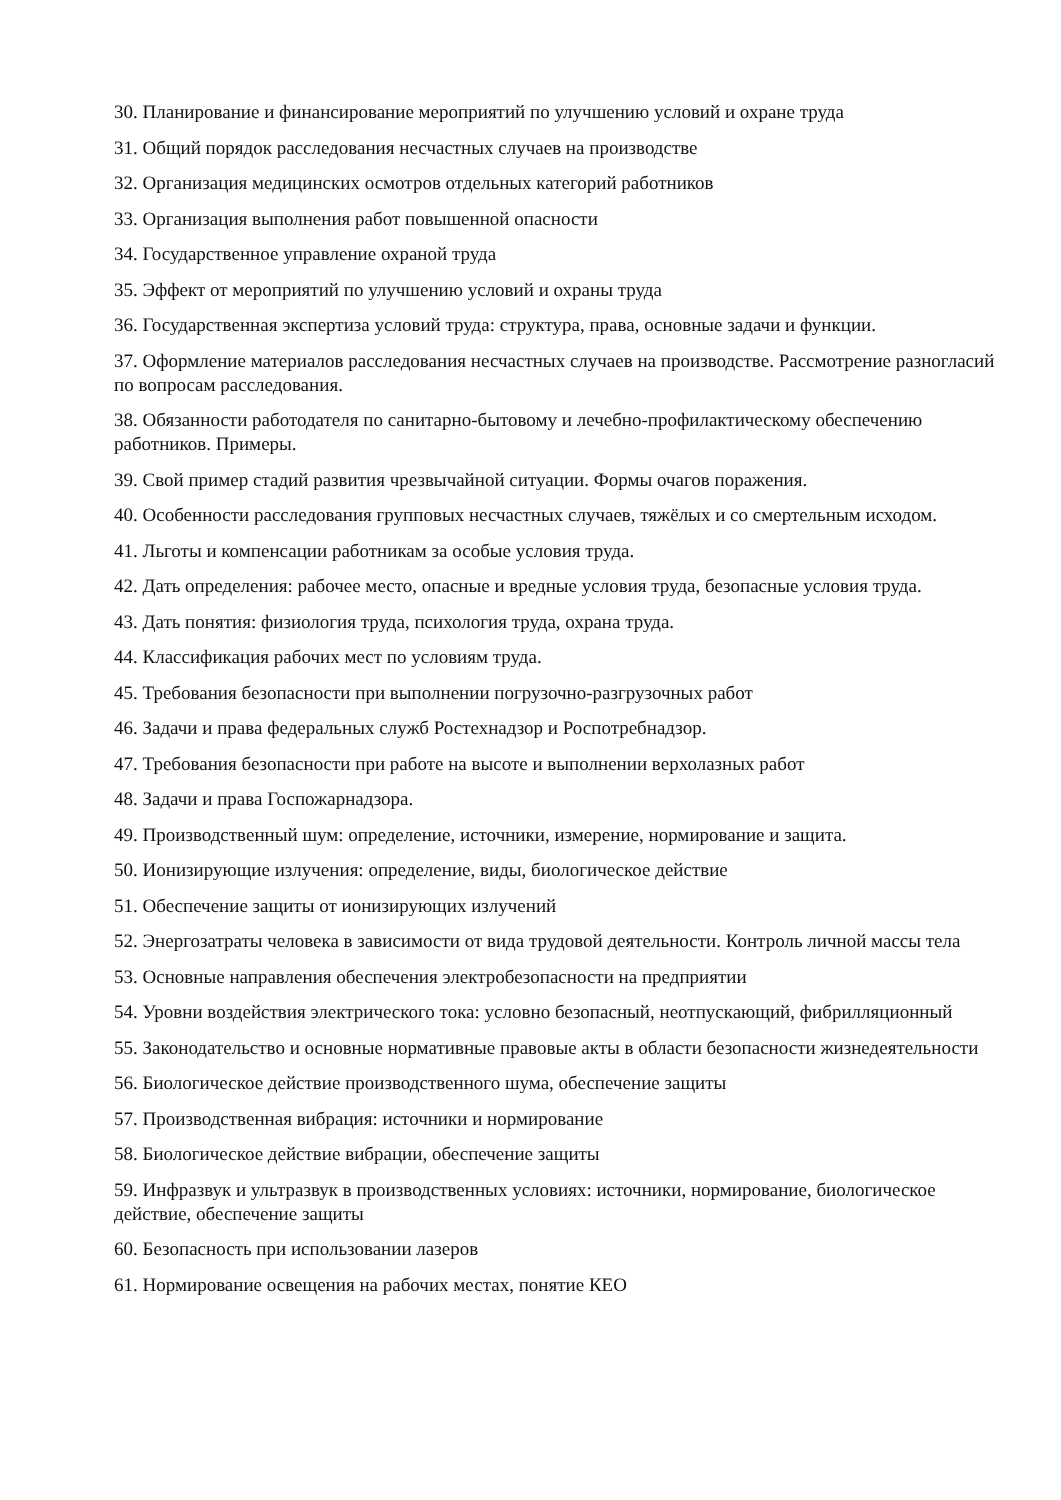30. Планирование и финансирование мероприятий по улучшению условий и охране труда
31. Общий порядок расследования несчастных случаев на производстве
32. Организация медицинских осмотров отдельных категорий работников
33. Организация выполнения работ повышенной опасности
34. Государственное управление охраной труда
35. Эффект от мероприятий по улучшению условий и охраны труда
36. Государственная экспертиза условий труда: структура, права, основные задачи и функции.
37. Оформление материалов расследования несчастных случаев на производстве. Рассмотрение разногласий по вопросам расследования.
38. Обязанности работодателя по санитарно-бытовому и лечебно-профилактическому обеспечению работников. Примеры.
39. Свой пример стадий развития чрезвычайной ситуации. Формы очагов поражения.
40. Особенности расследования групповых несчастных случаев, тяжёлых и со смертельным исходом.
41. Льготы и компенсации работникам за особые условия труда.
42. Дать определения: рабочее место, опасные и вредные условия труда, безопасные условия труда.
43. Дать понятия: физиология труда, психология труда, охрана труда.
44. Классификация рабочих мест по условиям труда.
45. Требования безопасности при выполнении погрузочно-разгрузочных работ
46. Задачи и права федеральных служб Ростехнадзор и Роспотребнадзор.
47. Требования безопасности при работе на высоте и выполнении верхолазных работ
48. Задачи и права Госпожарнадзора.
49. Производственный шум: определение, источники, измерение, нормирование и защита.
50. Ионизирующие излучения: определение, виды, биологическое действие
51. Обеспечение защиты от ионизирующих излучений
52. Энергозатраты человека в зависимости от вида трудовой деятельности. Контроль личной массы тела
53. Основные направления обеспечения электробезопасности на предприятии
54. Уровни воздействия электрического тока: условно безопасный, неотпускающий, фибрилляционный
55. Законодательство и основные нормативные правовые акты в области безопасности жизнедеятельности
56. Биологическое действие производственного шума, обеспечение защиты
57. Производственная вибрация: источники и нормирование
58. Биологическое действие вибрации, обеспечение защиты
59. Инфразвук и ультразвук в производственных условиях: источники, нормирование, биологическое действие, обеспечение защиты
60. Безопасность при использовании лазеров
61. Нормирование освещения на рабочих местах, понятие КЕО